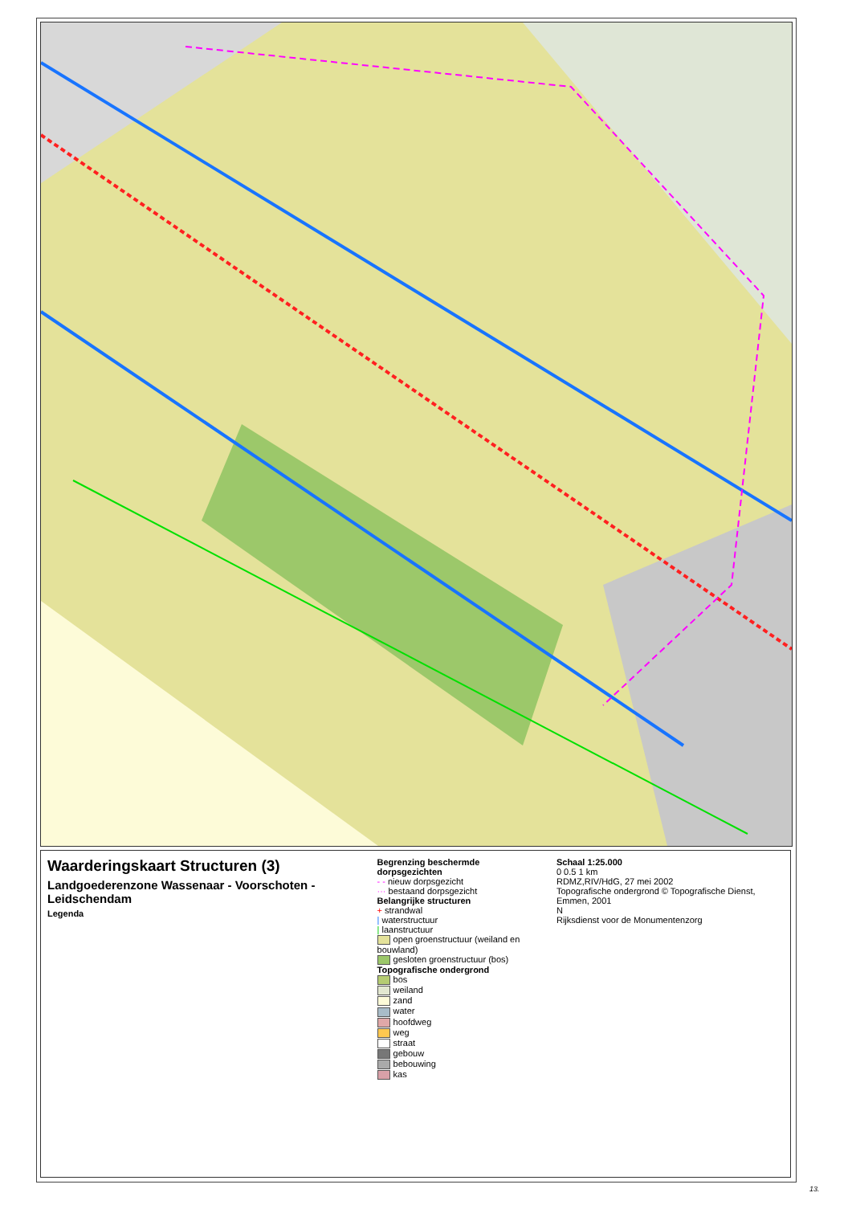Waarderingskaart Structuren (3)
Landgoederenzone Wassenaar - Voorschoten - Leidschendam
Legenda
Begrenzing beschermde dorpsgezichten
- - nieuw dorpsgezicht
··· bestaand dorpsgezicht
Belangrijke structuren
+ strandwal
| waterstructuur
| laanstructuur
open groenstructuur (weiland en bouwland)
gesloten groenstructuur (bos)
Topografische ondergrond
bos
weiland
zand
water
hoofdweg
weg
straat
gebouw
bebouwing
kas
Schaal 1:25.000
0 0.5 1 km
RDMZ,RIV/HdG, 27 mei 2002
Topografische ondergrond © Topografische Dienst, Emmen, 2001
N
Rijksdienst voor de Monumentenzorg
13.